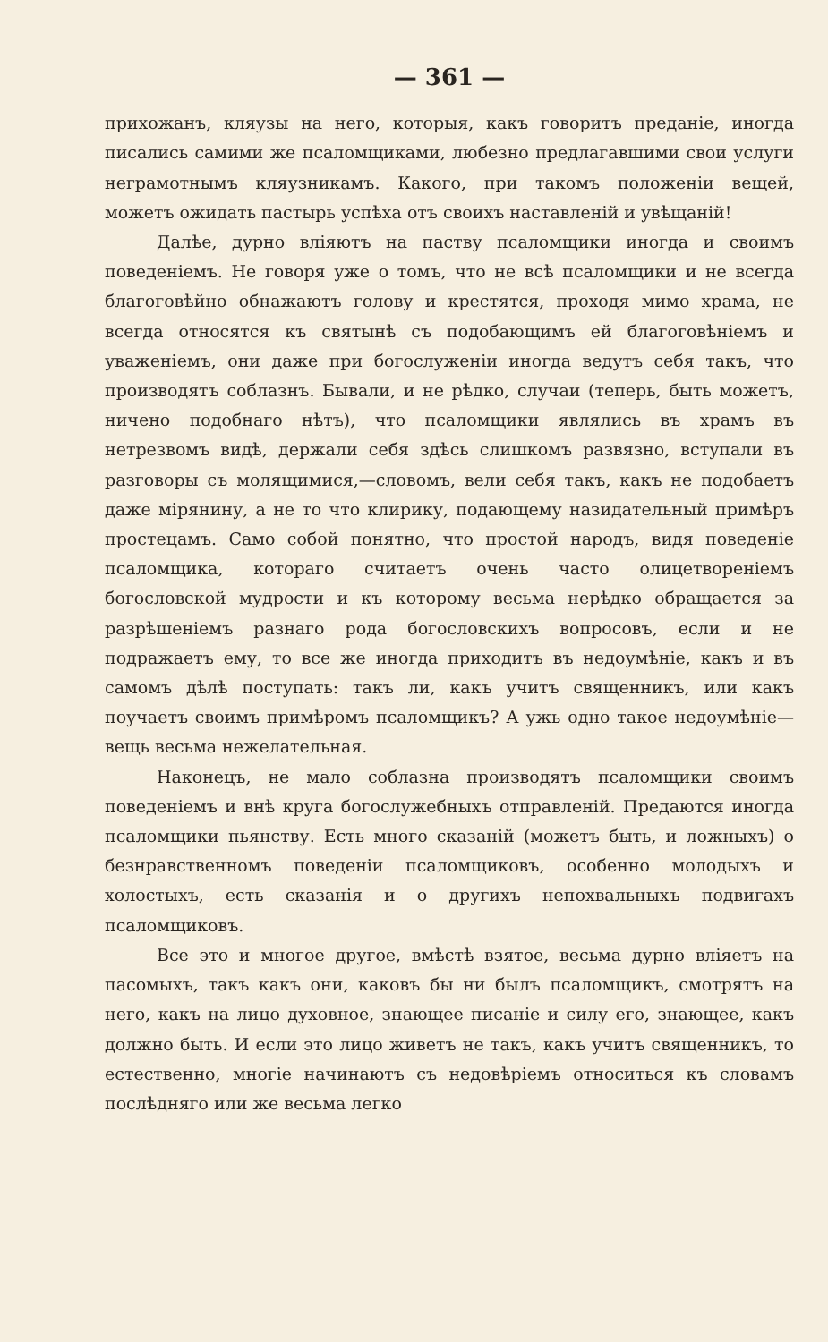— 361 —
прихожанъ, кляузы на него, которыя, какъ говоритъ преданіе, иногда писались самими же псаломщиками, любезно предлагавшими свои услуги неграмотнымъ кляузникамъ. Какого, при такомъ положеніи вещей, можетъ ожидать пастырь успѣха отъ своихъ наставленій и увѣщаній!
Далѣе, дурно вліяютъ на паству псаломщики иногда и своимъ поведеніемъ. Не говоря уже о томъ, что не всѣ псаломщики и не всегда благоговѣйно обнажаютъ голову и крестятся, проходя мимо храма, не всегда относятся къ святынѣ съ подобающимъ ей благоговѣніемъ и уваженіемъ, они даже при богослуженіи иногда ведутъ себя такъ, что производятъ соблазнъ. Бывали, и не рѣдко, случаи (теперь, быть можетъ, ничено подобнаго нѣтъ), что псаломщики являлись въ храмъ въ нетрезвомъ видѣ, держали себя здѣсь слишкомъ развязно, вступали въ разговоры съ молящимися,—словомъ, вели себя такъ, какъ не подобаетъ даже міpянину, а не то что клирику, подающему назидательный примѣръ простецамъ. Само собой понятно, что простой народъ, видя поведеніе псаломщика, котораго считаетъ очень часто олицетвореніемъ богословской мудрости и къ которому весьма нерѣдко обращается за разрѣшеніемъ разнаго рода богословскихъ вопросовъ, если и не подражаетъ ему, то все же иногда приходитъ въ недоумѣніе, какъ и въ самомъ дѣлѣ поступать: такъ ли, какъ учитъ священникъ, или какъ поучаетъ своимъ примѣромъ псаломщикъ? А ужь одно такое недоумѣніе—вещь весьма нежелательная.
Наконецъ, не мало соблазна производятъ псаломщики своимъ поведеніемъ и внѣ круга богослужебныхъ отправленій. Предаются иногда псаломщики пьянству. Есть много сказаній (можетъ быть, и ложныхъ) о безнравственномъ поведеніи псаломщиковъ, особенно молодыхъ и холостыхъ, есть сказанія и о другихъ непохвальныхъ подвигахъ псаломщиковъ.
Все это и многое другое, вмѣстѣ взятое, весьма дурно вліяетъ на пасомыхъ, такъ какъ они, каковъ бы ни былъ псаломщикъ, смотрятъ на него, какъ на лицо духовное, знающее писаніе и силу его, знающее, какъ должно быть. И если это лицо живетъ не такъ, какъ учитъ священникъ, то естественно, многіе начинаютъ съ недовѣріемъ относиться къ словамъ послѣдняго или же весьма легко